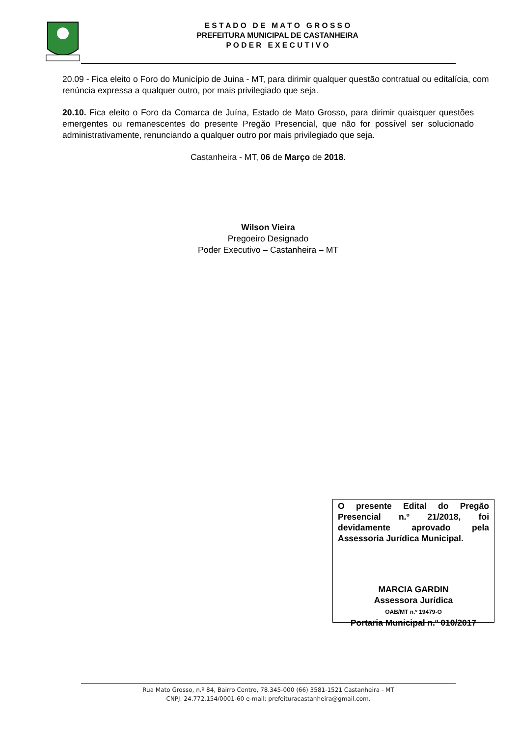E S T A D O D E M A T O G R O S S O
PREFEITURA MUNICIPAL DE CASTANHEIRA
P O D E R E X E C U T I V O
20.09 - Fica eleito o Foro do Município de Juina - MT, para dirimir qualquer questão contratual ou editalícia, com renúncia expressa a qualquer outro, por mais privilegiado que seja.
20.10. Fica eleito o Foro da Comarca de Juína, Estado de Mato Grosso, para dirimir quaisquer questões emergentes ou remanescentes do presente Pregão Presencial, que não for possível ser solucionado administrativamente, renunciando a qualquer outro por mais privilegiado que seja.
Castanheira - MT, 06 de Março de 2018.
Wilson Vieira
Pregoeiro Designado
Poder Executivo – Castanheira – MT
O presente Edital do Pregão Presencial n.º 21/2018, foi devidamente aprovado pela Assessoria Jurídica Municipal.
MARCIA GARDIN
Assessora Jurídica
OAB/MT n.º 19479-O
Portaria Municipal n.º 010/2017
Rua Mato Grosso, n.º 84, Bairro Centro, 78.345-000 (66) 3581-1521 Castanheira - MT
CNPJ: 24.772.154/0001-60 e-mail: prefeituracastanheira@gmail.com.